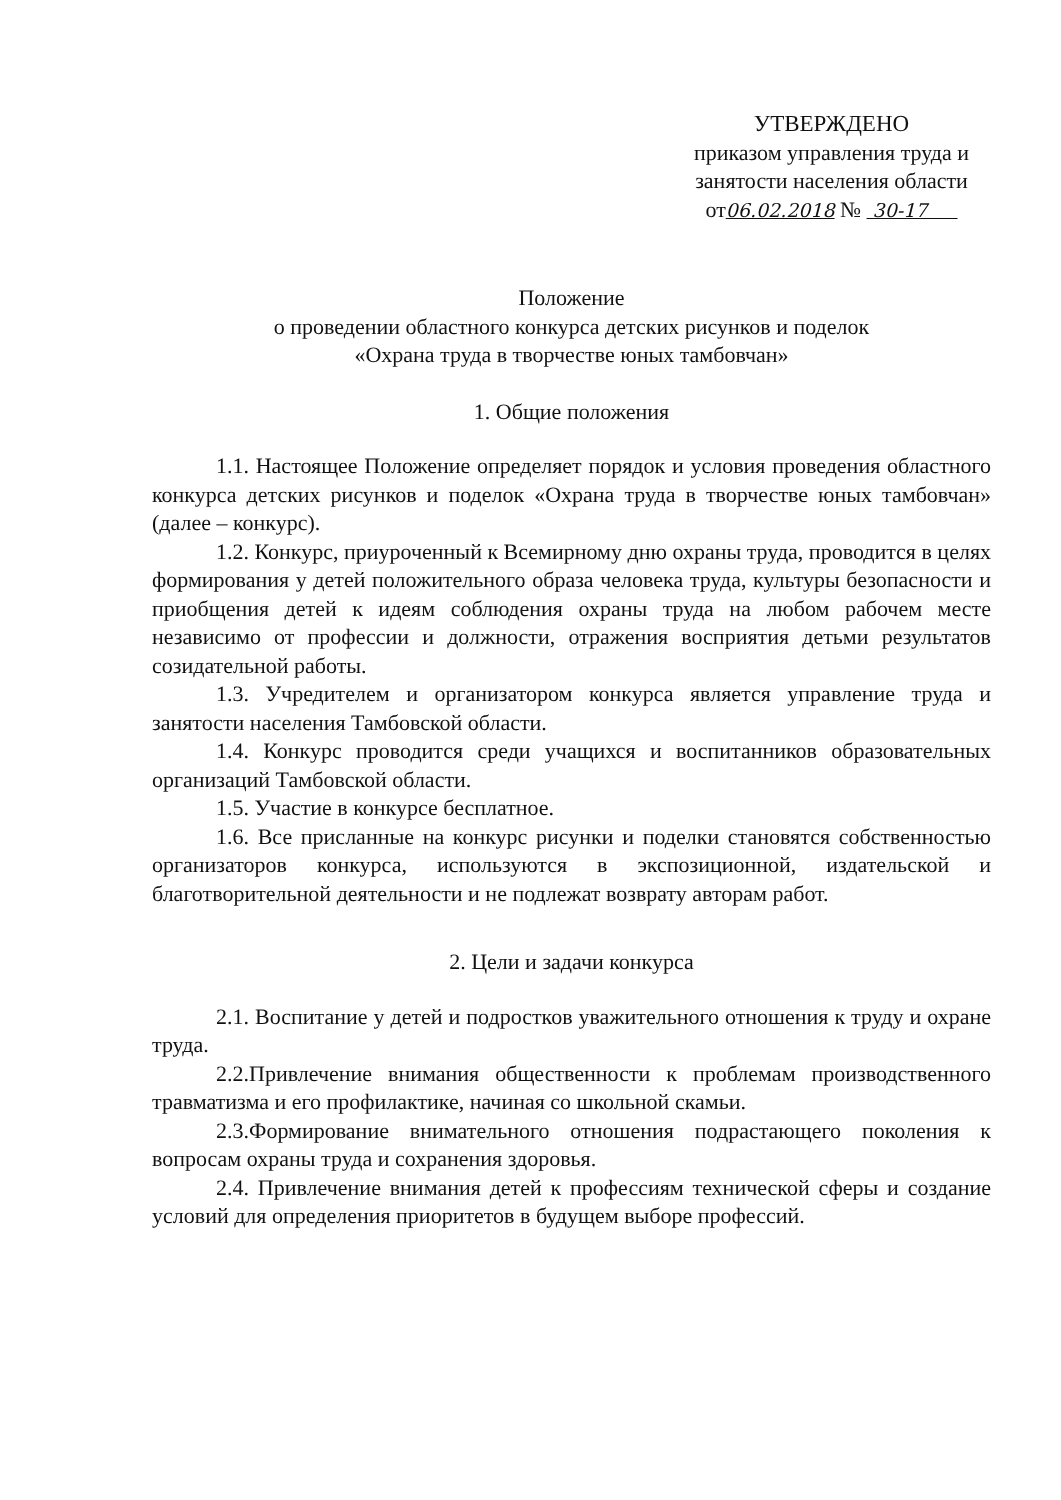УТВЕРЖДЕНО
приказом управления труда и
занятости населения области
от06.02.2018 № 30-17
Положение
о проведении областного конкурса детских рисунков и поделок
«Охрана труда в творчестве юных тамбовчан»
1. Общие положения
1.1. Настоящее Положение определяет порядок и условия проведения областного конкурса детских рисунков и поделок «Охрана труда в творчестве юных тамбовчан» (далее – конкурс).
1.2. Конкурс, приуроченный к Всемирному дню охраны труда, проводится в целях формирования у детей положительного образа человека труда, культуры безопасности и приобщения детей к идеям соблюдения охраны труда на любом рабочем месте независимо от профессии и должности, отражения восприятия детьми результатов созидательной работы.
1.3. Учредителем и организатором конкурса является управление труда и занятости населения Тамбовской области.
1.4. Конкурс проводится среди учащихся и воспитанников образовательных организаций Тамбовской области.
1.5. Участие в конкурсе бесплатное.
1.6. Все присланные на конкурс рисунки и поделки становятся собственностью организаторов конкурса, используются в экспозиционной, издательской и благотворительной деятельности и не подлежат возврату авторам работ.
2. Цели и задачи конкурса
2.1. Воспитание у детей и подростков уважительного отношения к труду и охране труда.
2.2.Привлечение внимания общественности к проблемам производственного травматизма и его профилактике, начиная со школьной скамьи.
2.3.Формирование внимательного отношения подрастающего поколения к вопросам охраны труда и сохранения здоровья.
2.4. Привлечение внимания детей к профессиям технической сферы и создание условий для определения приоритетов в будущем выборе профессий.